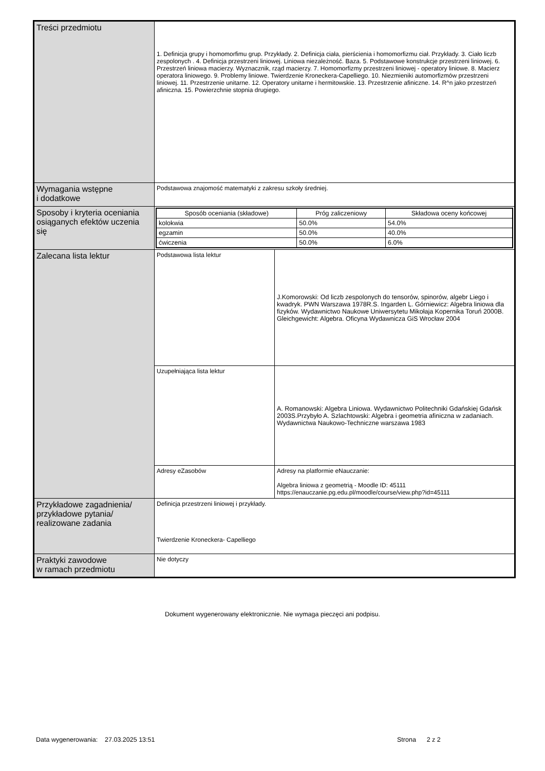| Treści przedmiotu | 1. Definicja grupy i homomorfimu grup. Przykłady. 2. Definicja ciała, pierścienia i homomorfizmu ciał. Przykłady. 3. Ciało liczb zespolonych . 4. Definicja przestrzeni liniowej. Liniowa niezależność. Baza. 5. Podstawowe konstrukcje przestrzeni liniowej. 6. Przestrzeń liniowa macierzy. Wyznacznik, rząd macierzy. 7. Homomorfizmy przestrzeni liniowej - operatory liniowe. 8. Macierz operatora liniowego. 9. Problemy liniowe. Twierdzenie Kroneckera-Capelliego. 10. Niezmieniki automorfizmów przestrzeni liniowej. 11. Przestrzenie unitarne. 12. Operatory unitarne i hermitowskie. 13. Przestrzenie afiniczne. 14. R^n jako przestrzeń afiniczna. 15. Powierzchnie stopnia drugiego. | |
| Wymagania wstępne i dodatkowe | Podstawowa znajomość matematyki z zakresu szkoły średniej. | |
| Sposoby i kryteria oceniania osiąganych efektów uczenia się | / Sposób oceniania (składowe) / Próg zaliczeniowy / Składowa oceny końcowej / / --- / --- / --- / / kolokwia / 50.0% / 54.0% / / egzamin / 50.0% / 40.0% / / ćwiczenia / 50.0% / 6.0% / | |
| Zalecana lista lektur | Podstawowa lista lektur | J.Komorowski: Od liczb zespolonych do tensorów, spinorów, algebr Liego i kwadryk. PWN Warszawa 1978R.S. Ingarden L. Górniewicz: Algebra liniowa dla fizyków. Wydawnictwo Naukowe Uniwersytetu Mikołaja Kopernika Toruń 2000B. Gleichgewicht: Algebra. Oficyna Wydawnicza GiS Wrocław 2004 |
| | Uzupełniająca lista lektur | A. Romanowski: Algebra Liniowa. Wydawnictwo Politechniki Gdańskiej Gdańsk 2003S.Przybyło A. Szlachtowski: Algebra i geometria afiniczna w zadaniach. Wydawnictwa Naukowo-Techniczne warszawa 1983 |
| | Adresy eZasobów | Adresy na platformie eNauczanie: Algebra liniowa z geometrią - Moodle ID: 45111 https://enauczanie.pg.edu.pl/moodle/course/view.php?id=45111 |
| Przykładowe zagadnienia/ przykładowe pytania/ realizowane zadania | Definicja przestrzeni liniowej i przykłady. Twierdzenie Kroneckera- Capelliego | |
| Praktyki zawodowe w ramach przedmiotu | Nie dotyczy | |
Dokument wygenerowany elektronicznie. Nie wymaga pieczęci ani podpisu.
Data wygenerowania: 27.03.2025 13:51
Strona 2 z 2